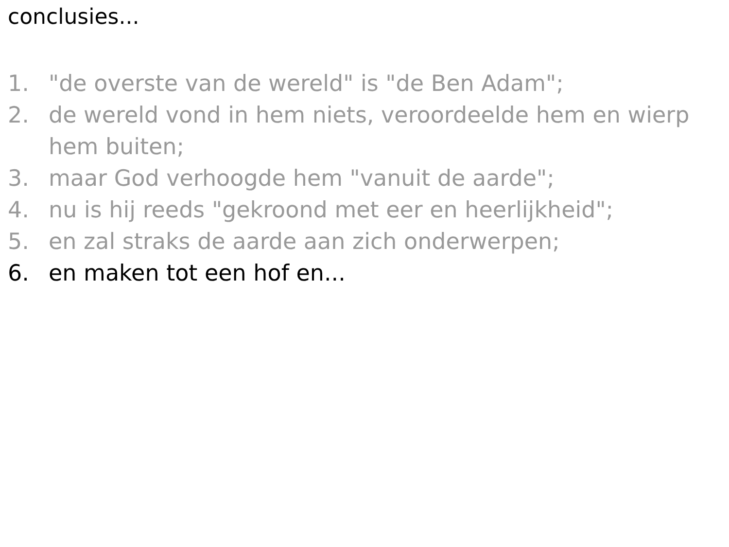conclusies...
1. "de overste van de wereld" is "de Ben Adam";
2. de wereld vond in hem niets, veroordeelde hem en wierp hem buiten;
3. maar God verhoogde hem "vanuit de aarde";
4. nu is hij reeds "gekroond met eer en heerlijkheid";
5. en zal straks de aarde aan zich onderwerpen;
6. en maken tot een hof en...